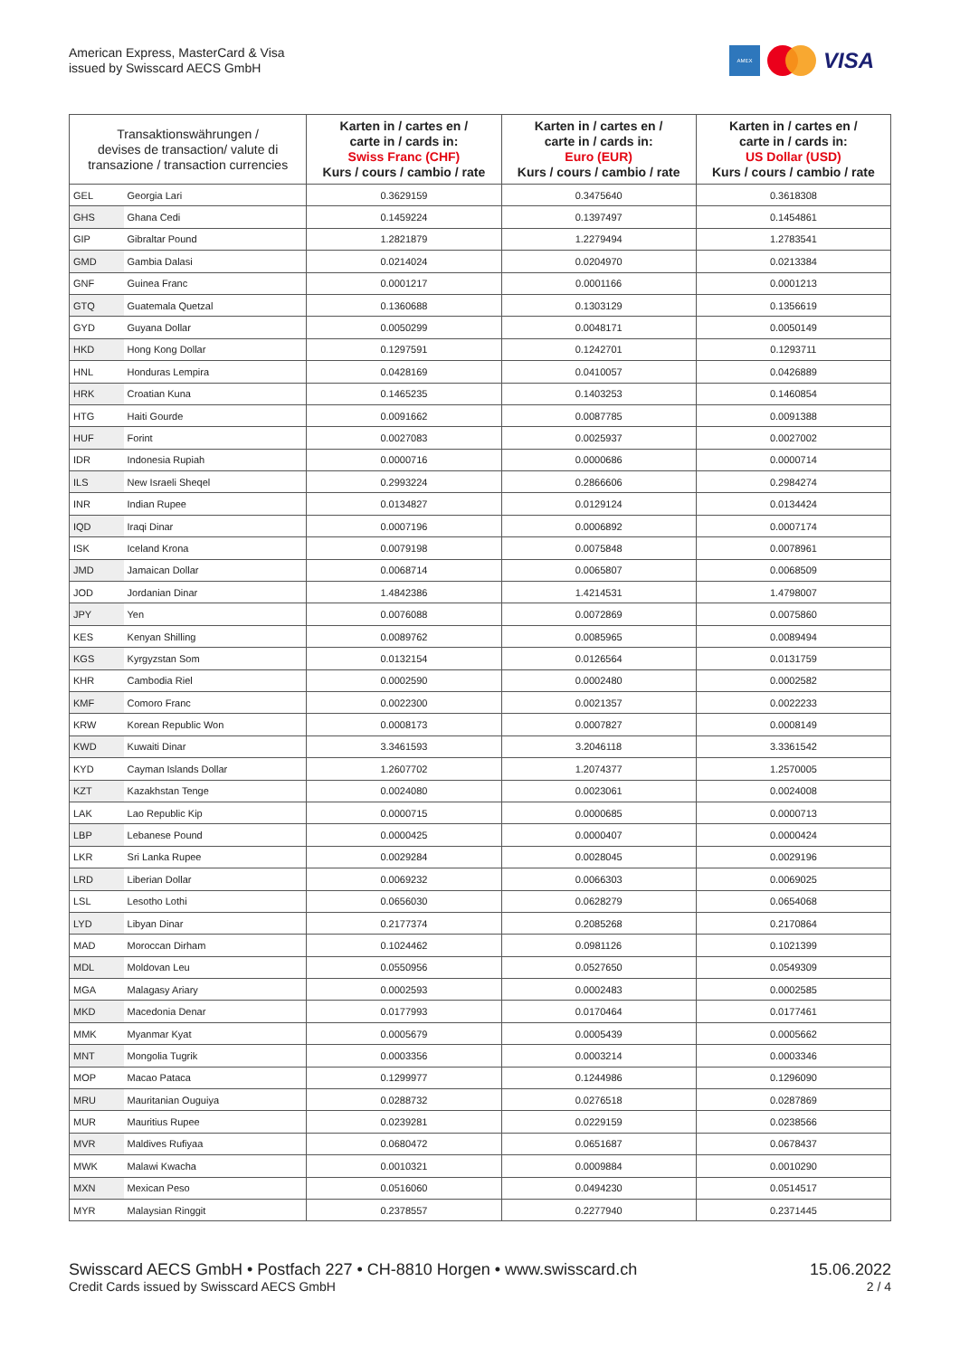American Express, MasterCard & Visa
issued by Swisscard AECS GmbH
AMEX
VISA
| Transaktionswährungen / devises de transaction/ valute di transazione / transaction currencies | | Karten in / cartes en / carte in / cards in: Swiss Franc (CHF) Kurs / cours / cambio / rate | Karten in / cartes en / carte in / cards in: Euro (EUR) Kurs / cours / cambio / rate | Karten in / cartes en / carte in / cards in: US Dollar (USD) Kurs / cours / cambio / rate |
| --- | --- | --- | --- | --- |
| GEL | Georgia Lari | 0.3629159 | 0.3475640 | 0.3618308 |
| GHS | Ghana Cedi | 0.1459224 | 0.1397497 | 0.1454861 |
| GIP | Gibraltar Pound | 1.2821879 | 1.2279494 | 1.2783541 |
| GMD | Gambia Dalasi | 0.0214024 | 0.0204970 | 0.0213384 |
| GNF | Guinea Franc | 0.0001217 | 0.0001166 | 0.0001213 |
| GTQ | Guatemala Quetzal | 0.1360688 | 0.1303129 | 0.1356619 |
| GYD | Guyana Dollar | 0.0050299 | 0.0048171 | 0.0050149 |
| HKD | Hong Kong Dollar | 0.1297591 | 0.1242701 | 0.1293711 |
| HNL | Honduras Lempira | 0.0428169 | 0.0410057 | 0.0426889 |
| HRK | Croatian Kuna | 0.1465235 | 0.1403253 | 0.1460854 |
| HTG | Haiti Gourde | 0.0091662 | 0.0087785 | 0.0091388 |
| HUF | Forint | 0.0027083 | 0.0025937 | 0.0027002 |
| IDR | Indonesia Rupiah | 0.0000716 | 0.0000686 | 0.0000714 |
| ILS | New Israeli Sheqel | 0.2993224 | 0.2866606 | 0.2984274 |
| INR | Indian Rupee | 0.0134827 | 0.0129124 | 0.0134424 |
| IQD | Iraqi Dinar | 0.0007196 | 0.0006892 | 0.0007174 |
| ISK | Iceland Krona | 0.0079198 | 0.0075848 | 0.0078961 |
| JMD | Jamaican Dollar | 0.0068714 | 0.0065807 | 0.0068509 |
| JOD | Jordanian Dinar | 1.4842386 | 1.4214531 | 1.4798007 |
| JPY | Yen | 0.0076088 | 0.0072869 | 0.0075860 |
| KES | Kenyan Shilling | 0.0089762 | 0.0085965 | 0.0089494 |
| KGS | Kyrgyzstan Som | 0.0132154 | 0.0126564 | 0.0131759 |
| KHR | Cambodia Riel | 0.0002590 | 0.0002480 | 0.0002582 |
| KMF | Comoro Franc | 0.0022300 | 0.0021357 | 0.0022233 |
| KRW | Korean Republic Won | 0.0008173 | 0.0007827 | 0.0008149 |
| KWD | Kuwaiti Dinar | 3.3461593 | 3.2046118 | 3.3361542 |
| KYD | Cayman Islands Dollar | 1.2607702 | 1.2074377 | 1.2570005 |
| KZT | Kazakhstan Tenge | 0.0024080 | 0.0023061 | 0.0024008 |
| LAK | Lao Republic Kip | 0.0000715 | 0.0000685 | 0.0000713 |
| LBP | Lebanese Pound | 0.0000425 | 0.0000407 | 0.0000424 |
| LKR | Sri Lanka Rupee | 0.0029284 | 0.0028045 | 0.0029196 |
| LRD | Liberian Dollar | 0.0069232 | 0.0066303 | 0.0069025 |
| LSL | Lesotho Lothi | 0.0656030 | 0.0628279 | 0.0654068 |
| LYD | Libyan Dinar | 0.2177374 | 0.2085268 | 0.2170864 |
| MAD | Moroccan Dirham | 0.1024462 | 0.0981126 | 0.1021399 |
| MDL | Moldovan Leu | 0.0550956 | 0.0527650 | 0.0549309 |
| MGA | Malagasy Ariary | 0.0002593 | 0.0002483 | 0.0002585 |
| MKD | Macedonia Denar | 0.0177993 | 0.0170464 | 0.0177461 |
| MMK | Myanmar Kyat | 0.0005679 | 0.0005439 | 0.0005662 |
| MNT | Mongolia Tugrik | 0.0003356 | 0.0003214 | 0.0003346 |
| MOP | Macao Pataca | 0.1299977 | 0.1244986 | 0.1296090 |
| MRU | Mauritanian Ouguiya | 0.0288732 | 0.0276518 | 0.0287869 |
| MUR | Mauritius Rupee | 0.0239281 | 0.0229159 | 0.0238566 |
| MVR | Maldives Rufiyaa | 0.0680472 | 0.0651687 | 0.0678437 |
| MWK | Malawi Kwacha | 0.0010321 | 0.0009884 | 0.0010290 |
| MXN | Mexican Peso | 0.0516060 | 0.0494230 | 0.0514517 |
| MYR | Malaysian Ringgit | 0.2378557 | 0.2277940 | 0.2371445 |
Swisscard AECS GmbH • Postfach 227 • CH-8810 Horgen • www.swisscard.ch
Credit Cards issued by Swisscard AECS GmbH
15.06.2022
2 / 4